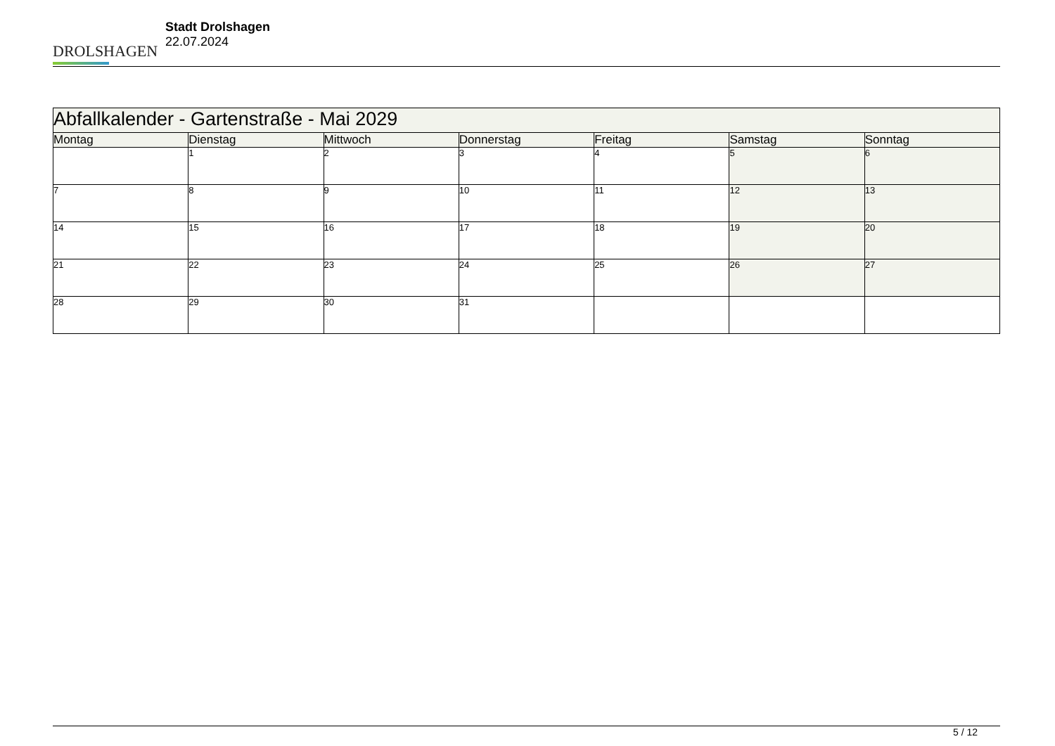DROLSHAGEN
Stadt Drolshagen
22.07.2024
| Abfallkalender - Gartenstraße - Mai 2029 | | | | | | |
| --- | --- | --- | --- | --- | --- | --- |
| Montag | Dienstag | Mittwoch | Donnerstag | Freitag | Samstag | Sonntag |
| | 1 | 2 | 3 | 4 | 5 | 6 |
| 7 | 8 | 9 | 10 | 11 | 12 | 13 |
| 14 | 15 | 16 | 17 | 18 | 19 | 20 |
| 21 | 22 | 23 | 24 | 25 | 26 | 27 |
| 28 | 29 | 30 | 31 | | | |
5 / 12